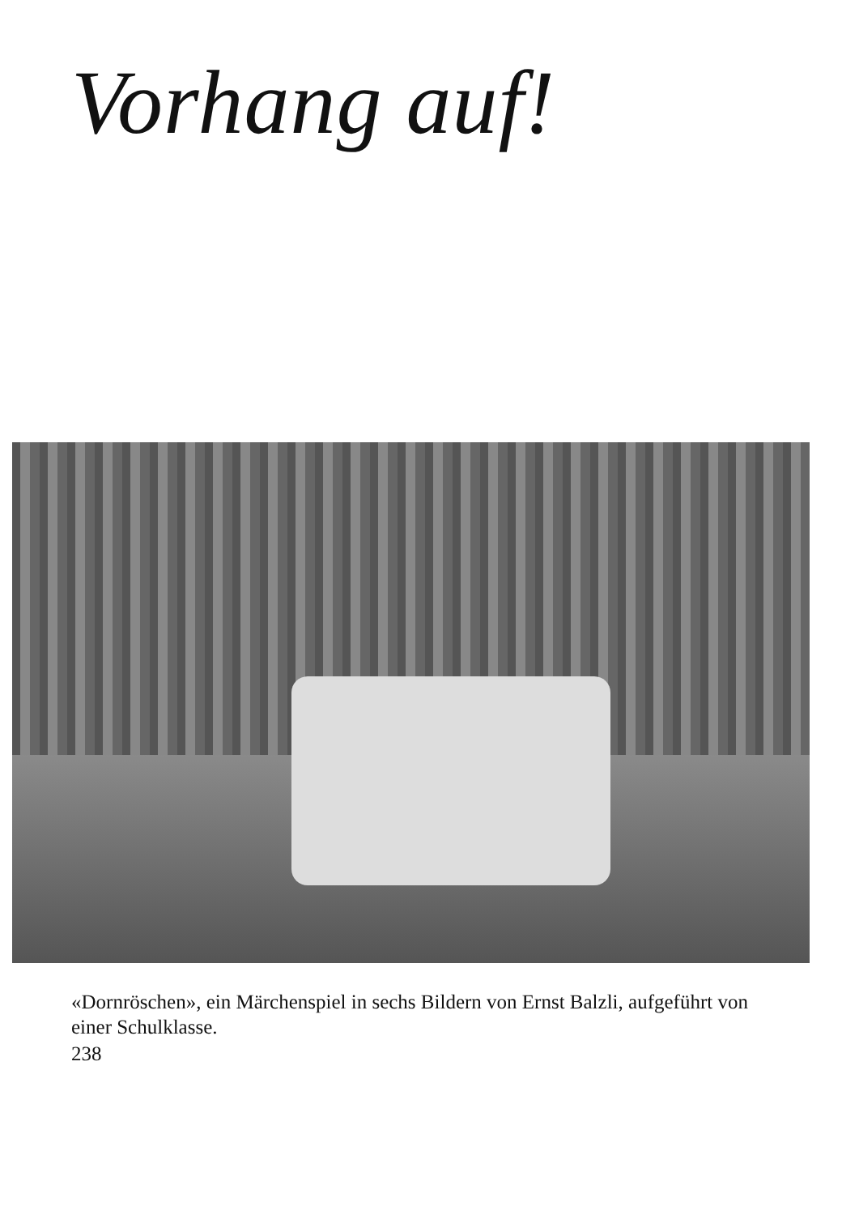Vorhang auf!
«Dornröschen», ein Märchenspiel in sechs Bildern von Ernst Balzli, aufgeführt von einer Schulklasse.
238